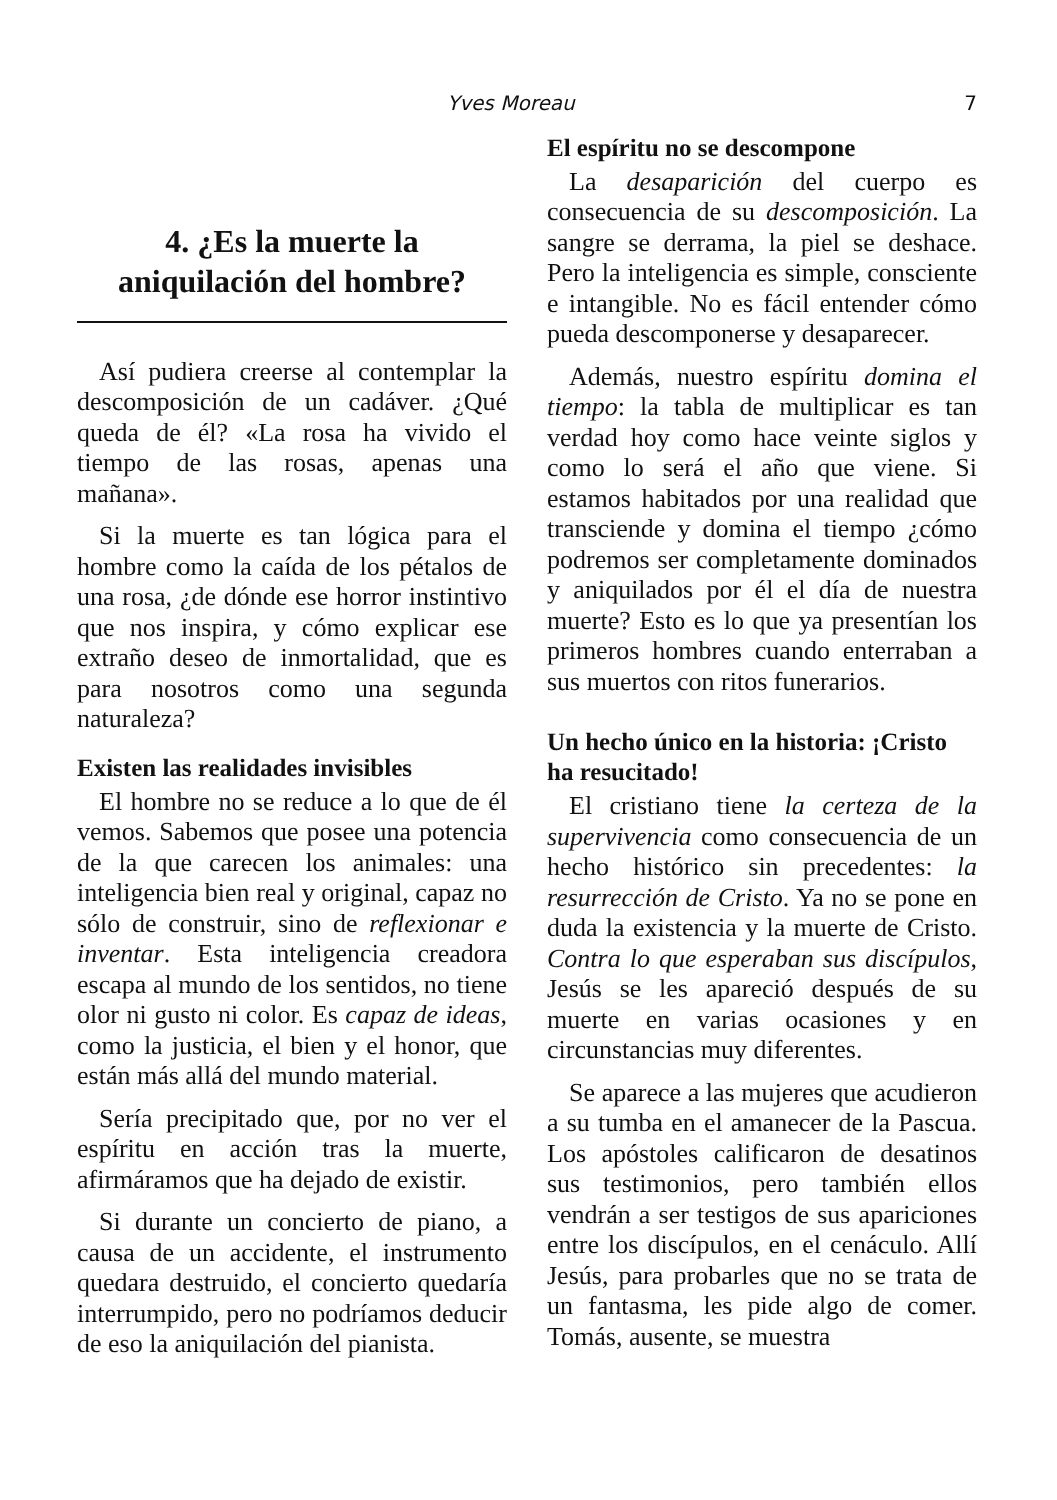Yves Moreau 7
4. ¿Es la muerte la aniquilación del hombre?
Así pudiera creerse al contemplar la descomposición de un cadáver. ¿Qué queda de él? «La rosa ha vivido el tiempo de las rosas, apenas una mañana».
Si la muerte es tan lógica para el hombre como la caída de los pétalos de una rosa, ¿de dónde ese horror instintivo que nos inspira, y cómo explicar ese extraño deseo de inmortalidad, que es para nosotros como una segunda naturaleza?
Existen las realidades invisibles
El hombre no se reduce a lo que de él vemos. Sabemos que posee una potencia de la que carecen los animales: una inteligencia bien real y original, capaz no sólo de construir, sino de reflexionar e inventar. Esta inteligencia creadora escapa al mundo de los sentidos, no tiene olor ni gusto ni color. Es capaz de ideas, como la justicia, el bien y el honor, que están más allá del mundo material.
Sería precipitado que, por no ver el espíritu en acción tras la muerte, afirmáramos que ha dejado de existir.
Si durante un concierto de piano, a causa de un accidente, el instrumento quedara destruido, el concierto quedaría interrumpido, pero no podríamos deducir de eso la aniquilación del pianista.
El espíritu no se descompone
La desaparición del cuerpo es consecuencia de su descomposición. La sangre se derrama, la piel se deshace. Pero la inteligencia es simple, consciente e intangible. No es fácil entender cómo pueda descomponerse y desaparecer.
Además, nuestro espíritu domina el tiempo: la tabla de multiplicar es tan verdad hoy como hace veinte siglos y como lo será el año que viene. Si estamos habitados por una realidad que transciende y domina el tiempo ¿cómo podremos ser completamente dominados y aniquilados por él el día de nuestra muerte? Esto es lo que ya presentían los primeros hombres cuando enterraban a sus muertos con ritos funerarios.
Un hecho único en la historia: ¡Cristo ha resucitado!
El cristiano tiene la certeza de la supervivencia como consecuencia de un hecho histórico sin precedentes: la resurrección de Cristo. Ya no se pone en duda la existencia y la muerte de Cristo. Contra lo que esperaban sus discípulos, Jesús se les apareció después de su muerte en varias ocasiones y en circunstancias muy diferentes.
Se aparece a las mujeres que acudieron a su tumba en el amanecer de la Pascua. Los apóstoles calificaron de desatinos sus testimonios, pero también ellos vendrán a ser testigos de sus apariciones entre los discípulos, en el cenáculo. Allí Jesús, para probarles que no se trata de un fantasma, les pide algo de comer. Tomás, ausente, se muestra